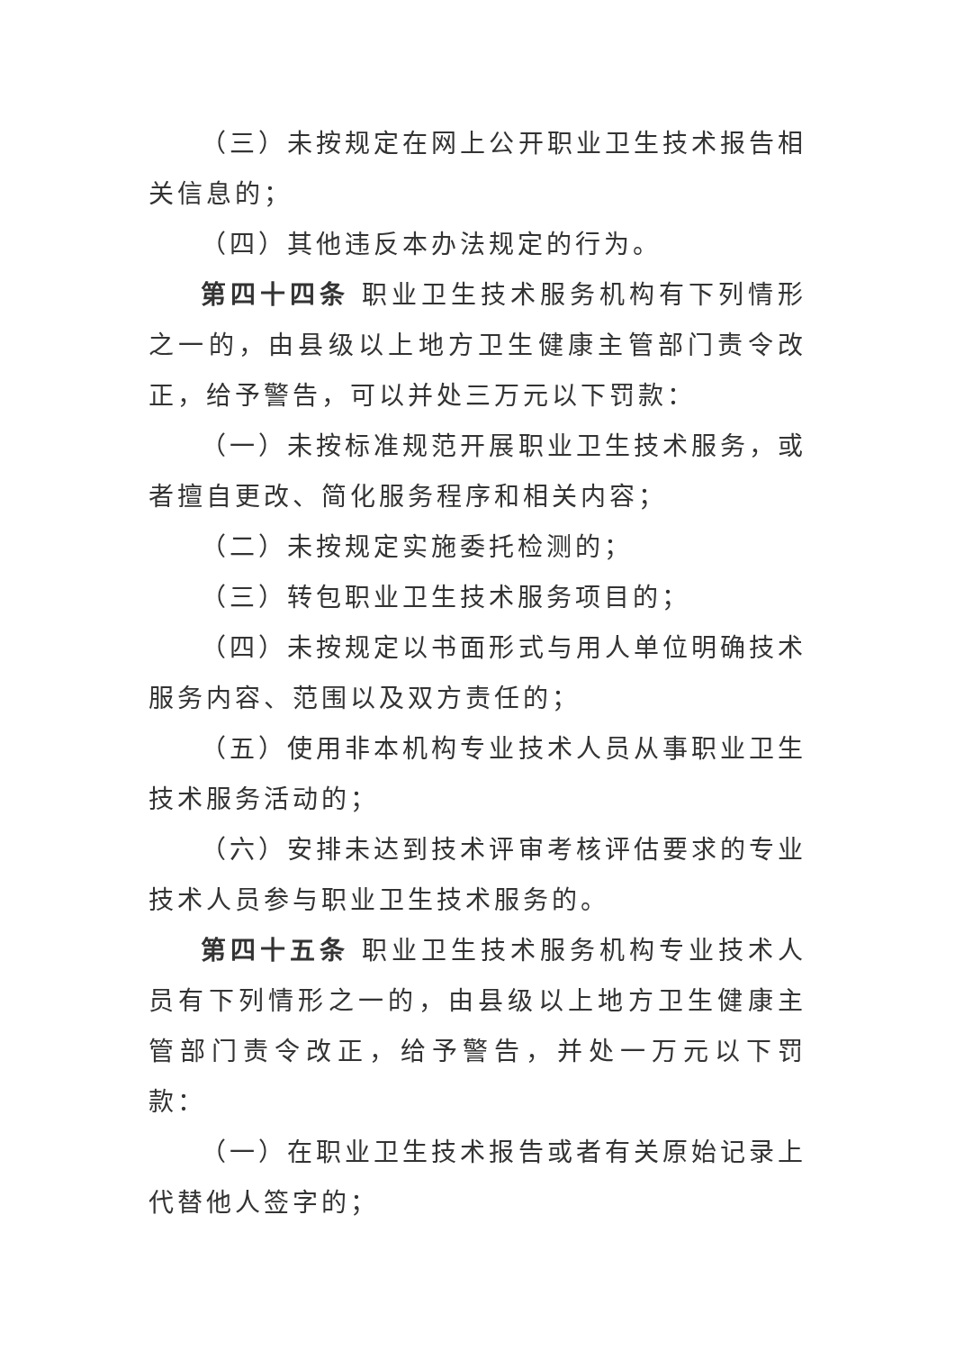（三）未按规定在网上公开职业卫生技术报告相关信息的；
（四）其他违反本办法规定的行为。
第四十四条 职业卫生技术服务机构有下列情形之一的，由县级以上地方卫生健康主管部门责令改正，给予警告，可以并处三万元以下罚款：
（一）未按标准规范开展职业卫生技术服务，或者擅自更改、简化服务程序和相关内容；
（二）未按规定实施委托检测的；
（三）转包职业卫生技术服务项目的；
（四）未按规定以书面形式与用人单位明确技术服务内容、范围以及双方责任的；
（五）使用非本机构专业技术人员从事职业卫生技术服务活动的；
（六）安排未达到技术评审考核评估要求的专业技术人员参与职业卫生技术服务的。
第四十五条 职业卫生技术服务机构专业技术人员有下列情形之一的，由县级以上地方卫生健康主管部门责令改正，给予警告，并处一万元以下罚款：
（一）在职业卫生技术报告或者有关原始记录上代替他人签字的；